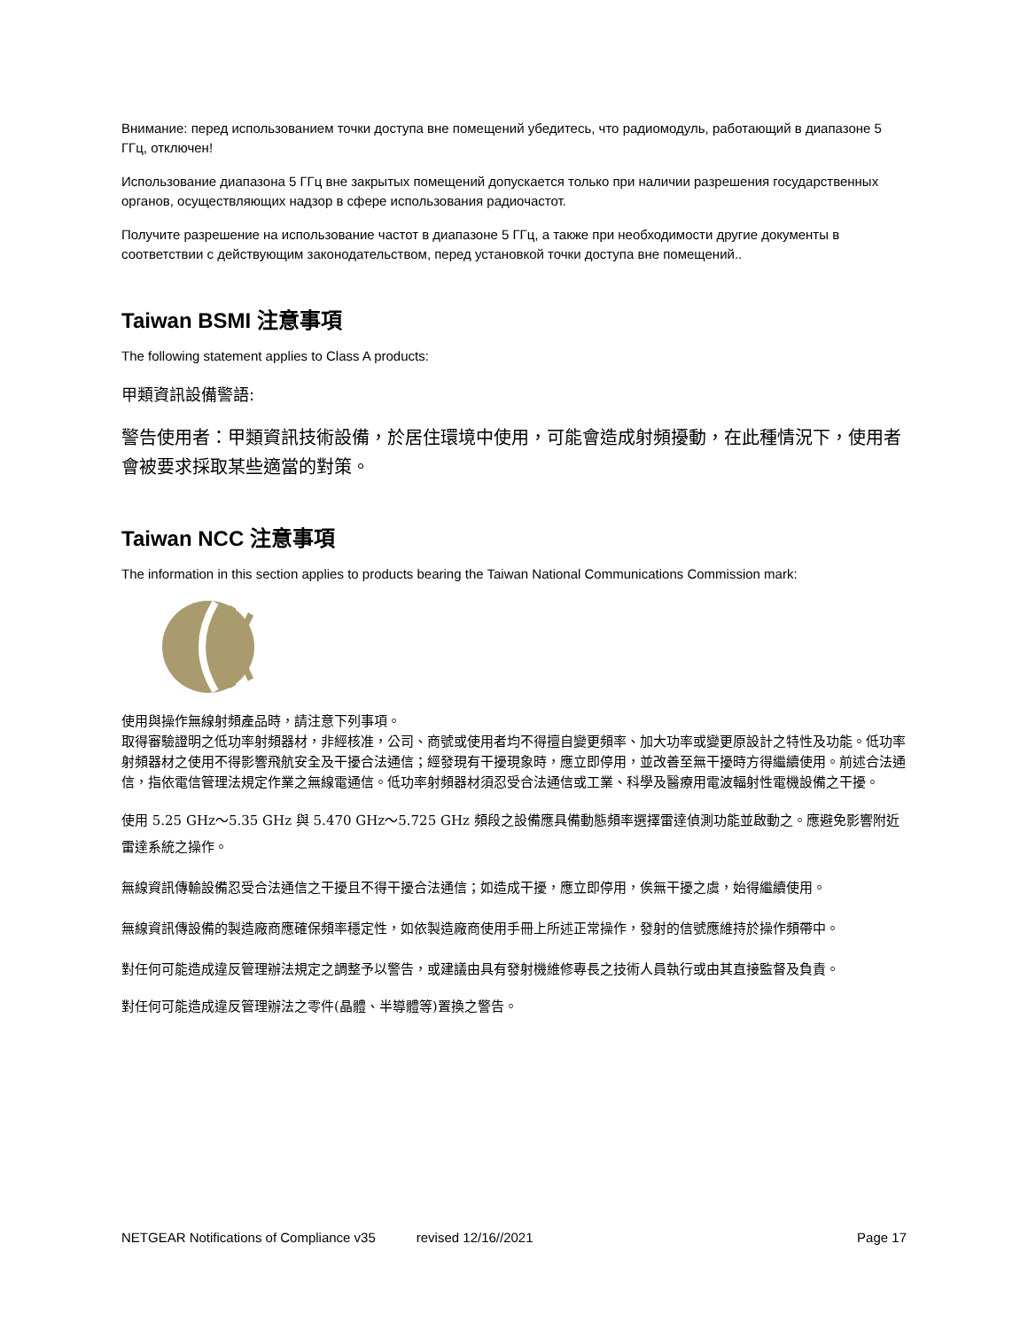Внимание: перед использованием точки доступа вне помещений убедитесь, что радиомодуль, работающий в диапазоне 5 ГГц, отключен!
Использование диапазона 5 ГГц вне закрытых помещений допускается только при наличии разрешения государственных органов, осуществляющих надзор в сфере использования радиочастот.
Получите разрешение на использование частот в диапазоне 5 ГГц, а также при необходимости другие документы в соответствии с действующим законодательством, перед установкой точки доступа вне помещений..
Taiwan BSMI 注意事項
The following statement applies to Class A products:
甲類資訊設備警語:
警告使用者：甲類資訊技術設備，於居住環境中使用，可能會造成射頻擾動，在此種情況下，使用者會被要求採取某些適當的對策。
Taiwan NCC 注意事項
The information in this section applies to products bearing the Taiwan National Communications Commission mark:
使用與操作無線射頻產品時，請注意下列事項。
取得審驗證明之低功率射頻器材，非經核准，公司、商號或使用者均不得擅自變更頻率、加大功率或變更原設計之特性及功能。低功率射頻器材之使用不得影響飛航安全及干擾合法通信；經發現有干擾現象時，應立即停用，並改善至無干擾時方得繼續使用。前述合法通信，指依電信管理法規定作業之無線電通信。低功率射頻器材須忍受合法通信或工業、科學及醫療用電波輻射性電機設備之干擾。
使用 5.25 GHz～5.35 GHz 與 5.470 GHz～5.725 GHz 頻段之設備應具備動態頻率選擇雷達偵測功能並啟動之。應避免影響附近雷達系統之操作。
無線資訊傳輸設備忍受合法通信之干擾且不得干擾合法通信；如造成干擾，應立即停用，俟無干擾之虞，始得繼續使用。
無線資訊傳設備的製造廠商應確保頻率穩定性，如依製造廠商使用手冊上所述正常操作，發射的信號應維持於操作頻帶中。
對任何可能造成違反管理辦法規定之調整予以警告，或建議由具有發射機維修專長之技術人員執行或由其直接監督及負責。
對任何可能造成違反管理辦法之零件(晶體、半導體等)置換之警告。
NETGEAR Notifications of Compliance v35 revised 12/16//2021 Page 17